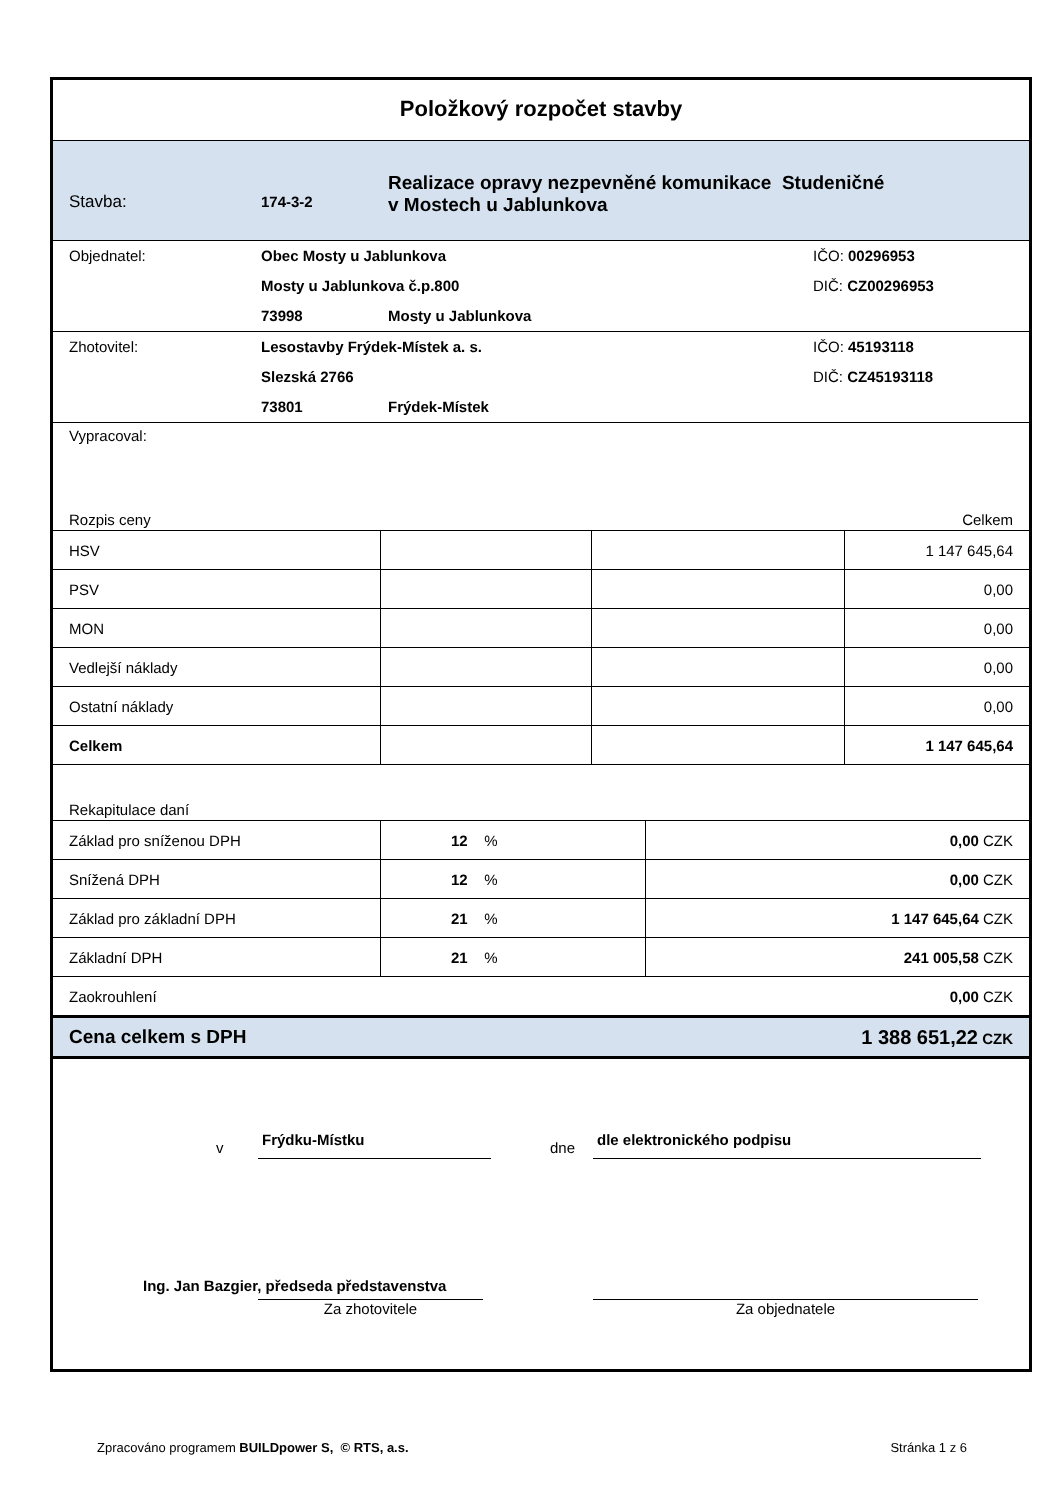Položkový rozpočet stavby
| Stavba: | 174-3-2 | Realizace opravy nezpevněné komunikace Studeničné v Mostech u Jablunkova |
| Objednatel: | Obec Mosty u Jablunkova | | IČO: 00296953 |
| | Mosty u Jablunkova č.p.800 | | DIČ: CZ00296953 |
| | 73998 | Mosty u Jablunkova | |
| Zhotovitel: | Lesostavby Frýdek-Místek a. s. | | IČO: 45193118 |
| | Slezská 2766 | | DIČ: CZ45193118 |
| | 73801 | Frýdek-Místek | |
Vypracoval:
Rozpis ceny Celkem
| HSV | | | 1 147 645,64 |
| PSV | | | 0,00 |
| MON | | | 0,00 |
| Vedlejší náklady | | | 0,00 |
| Ostatní náklady | | | 0,00 |
| Celkem | | | 1 147 645,64 |
Rekapitulace daní
| Základ pro sníženou DPH | 12 % | 0,00 CZK |
| Snížená DPH | 12 % | 0,00 CZK |
| Základ pro základní DPH | 21 % | 1 147 645,64 CZK |
| Základní DPH | 21 % | 241 005,58 CZK |
| Zaokrouhlení | | 0,00 CZK |
| Cena celkem s DPH | | 1 388 651,22 CZK |
v Frýdku-Místku dne dle elektronického podpisu
Ing. Jan Bazgier, předseda představenstva
Za zhotovitele Za objednatele
Zpracováno programem BUILDpower S, © RTS, a.s. Stránka 1 z 6